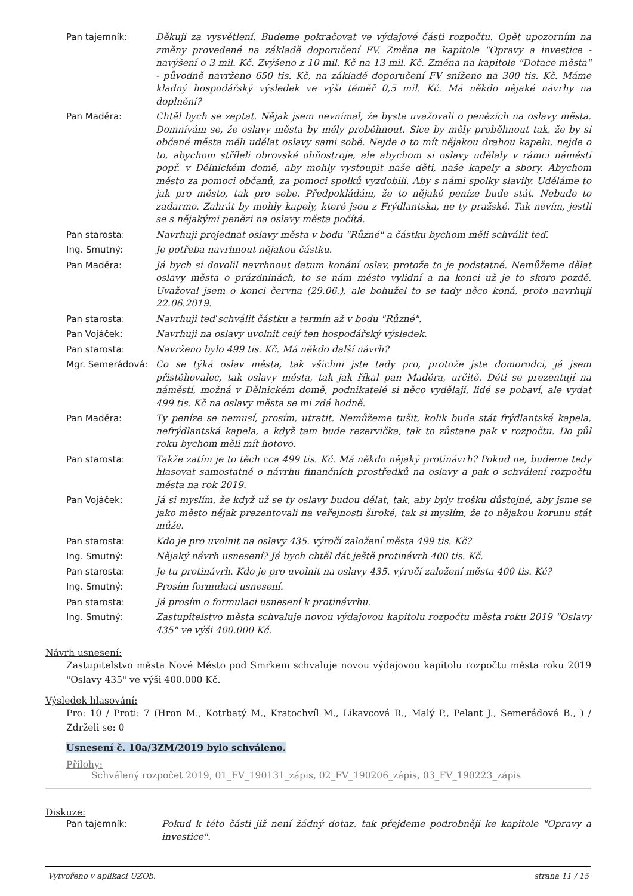| Pan tajemník: | Děkuji za vysvětlení. Budeme pokračovat ve výdajové části rozpočtu. Opět upozorním na změny provedené na základě doporučení FV. Změna na kapitole "Opravy a investice - navýšení o 3 mil. Kč. Zvýšeno z 10 mil. Kč na 13 mil. Kč. Změna na kapitole "Dotace města" - původně navrženo 650 tis. Kč, na základě doporučení FV sníženo na 300 tis. Kč. Máme kladný hospodářský výsledek ve výši téměř 0,5 mil. Kč. Má někdo nějaké návrhy na doplnění? |
| Pan Maděra: | Chtěl bych se zeptat. Nějak jsem nevnímal, že byste uvažovali o penězích na oslavy města. Domnívám se, že oslavy města by měly proběhnout. Sice by měly proběhnout tak, že by si občané města měli udělat oslavy sami sobě. Nejde o to mít nějakou drahou kapelu, nejde o to, abychom stříleli obrovské ohňostroje, ale abychom si oslavy udělaly v rámci náměstí popř. v Dělnickém domě, aby mohly vystoupit naše děti, naše kapely a sbory. Abychom město za pomoci občanů, za pomoci spolků vyzdobili. Aby s námi spolky slavily. Uděláme to jak pro město, tak pro sebe. Předpokládám, že to nějaké peníze bude stát. Nebude to zadarmo. Zahrát by mohly kapely, které jsou z Frýdlantska, ne ty pražské. Tak nevím, jestli se s nějakými penězi na oslavy města počítá. |
| Pan starosta: | Navrhuji projednat oslavy města v bodu "Různé" a částku bychom měli schválit teď. |
| Ing. Smutný: | Je potřeba navrhnout nějakou částku. |
| Pan Maděra: | Já bych si dovolil navrhnout datum konání oslav, protože to je podstatné. Nemůžeme dělat oslavy města o prázdninách, to se nám město vylidní a na konci už je to skoro pozdě. Uvažoval jsem o konci června (29.06.), ale bohužel to se tady něco koná, proto navrhuji 22.06.2019. |
| Pan starosta: | Navrhuji teď schválit částku a termín až v bodu "Různé". |
| Pan Vojáček: | Navrhuji na oslavy uvolnit celý ten hospodářský výsledek. |
| Pan starosta: | Navrženo bylo 499 tis. Kč. Má někdo další návrh? |
| Mgr. Semerádová: | Co se týká oslav města, tak všichni jste tady pro, protože jste domorodci, já jsem přistěhovalec, tak oslavy města, tak jak říkal pan Maděra, určitě. Děti se prezentují na náměstí, možná v Dělnickém domě, podnikatelé si něco vydělají, lidé se pobaví, ale vydat 499 tis. Kč na oslavy města se mi zdá hodně. |
| Pan Maděra: | Ty peníze se nemusí, prosím, utratit. Nemůžeme tušit, kolik bude stát frýdlantská kapela, nefrýdlantská kapela, a když tam bude rezervička, tak to zůstane pak v rozpočtu. Do půl roku bychom měli mít hotovo. |
| Pan starosta: | Takže zatím je to těch cca 499 tis. Kč. Má někdo nějaký protinávrh? Pokud ne, budeme tedy hlasovat samostatně o návrhu finančních prostředků na oslavy a pak o schválení rozpočtu města na rok 2019. |
| Pan Vojáček: | Já si myslím, že když už se ty oslavy budou dělat, tak, aby byly trošku důstojné, aby jsme se jako město nějak prezentovali na veřejnosti široké, tak si myslím, že to nějakou korunu stát může. |
| Pan starosta: | Kdo je pro uvolnit na oslavy 435. výročí založení města 499 tis. Kč? |
| Ing. Smutný: | Nějaký návrh usnesení? Já bych chtěl dát ještě protinávrh 400 tis. Kč. |
| Pan starosta: | Je tu protinávrh. Kdo je pro uvolnit na oslavy 435. výročí založení města 400 tis. Kč? |
| Ing. Smutný: | Prosím formulaci usnesení. |
| Pan starosta: | Já prosím o formulaci usnesení k protinávrhu. |
| Ing. Smutný: | Zastupitelstvo města schvaluje novou výdajovou kapitolu rozpočtu města roku 2019 "Oslavy 435" ve výši 400.000 Kč. |
Návrh usnesení:
Zastupitelstvo města Nové Město pod Smrkem schvaluje novou výdajovou kapitolu rozpočtu města roku 2019 "Oslavy 435" ve výši 400.000 Kč.
Výsledek hlasování:
Pro: 10 / Proti: 7 (Hron M., Kotrbatý M., Kratochvíl M., Likavcová R., Malý P., Pelant J., Semerádová B., ) / Zdrželi se: 0
Usnesení č. 10a/3ZM/2019 bylo schváleno.
Přílohy:
Schválený rozpočet 2019, 01_FV_190131_zápis, 02_FV_190206_zápis, 03_FV_190223_zápis
Diskuze:
| Pan tajemník: | Pokud k této části již není žádný dotaz, tak přejdeme podrobněji ke kapitole "Opravy a investice". |
Vytvořeno v aplikaci UZOb. strana 11 / 15